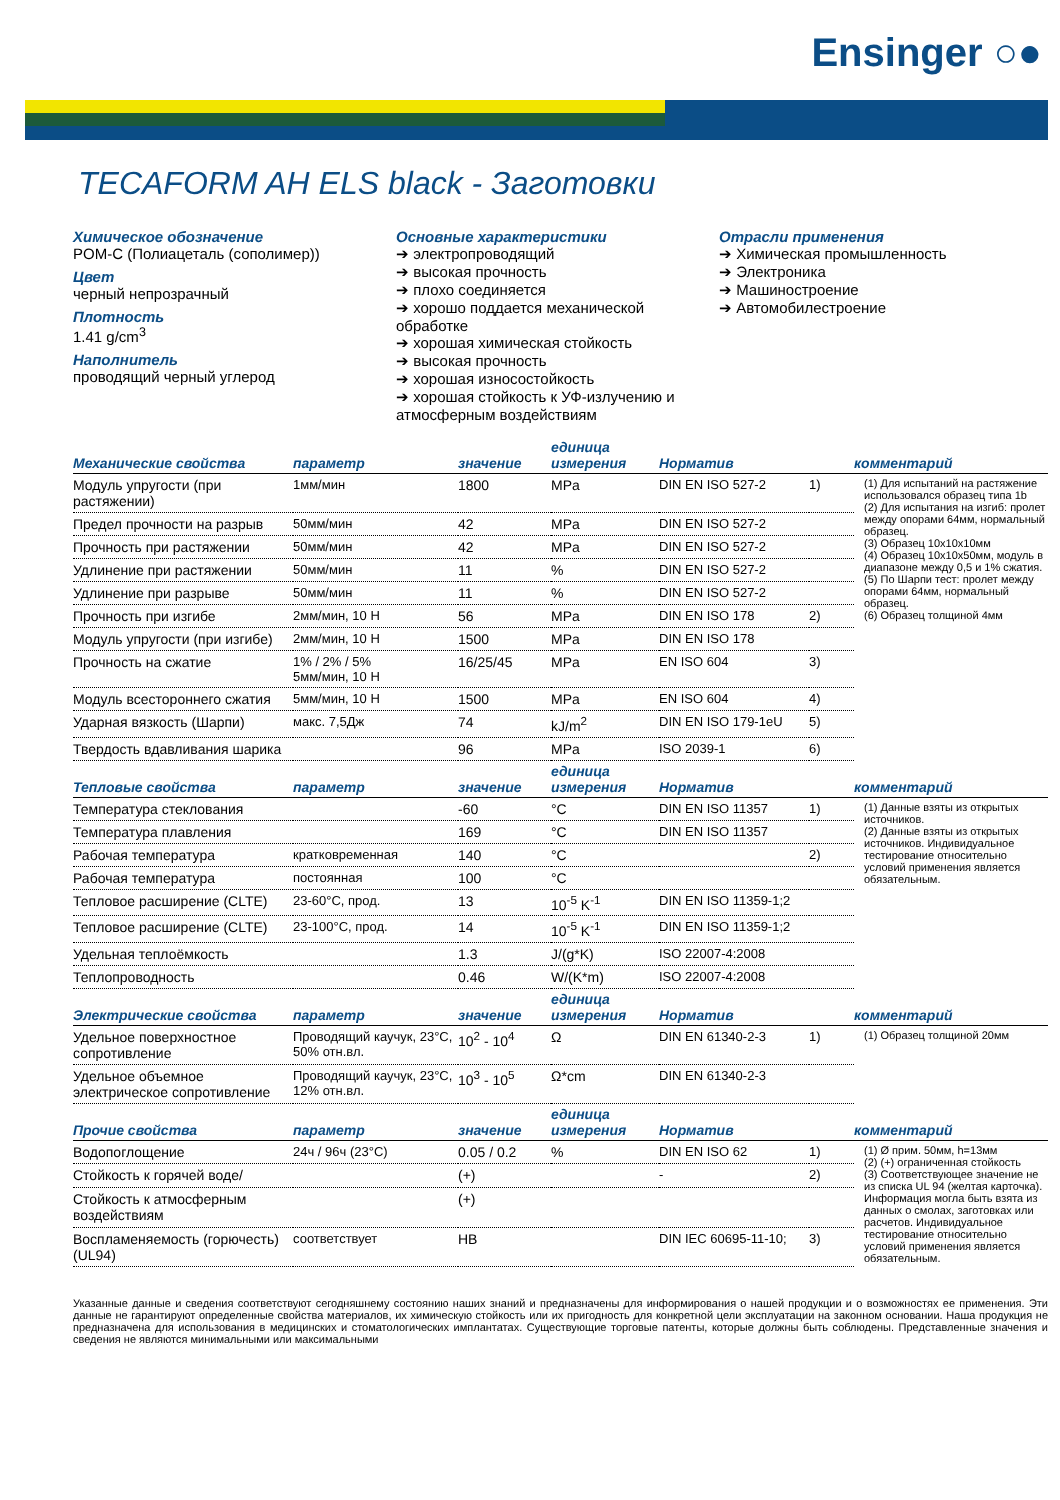Ensinger ○●
TECAFORM AH ELS black - Заготовки
Химическое обозначение
POM-C (Полиацеталь (сополимер))
Цвет
черный непрозрачный
Плотность
1.41 g/cm<sup>3</sup>
Наполнитель
проводящий черный углерод
Основные характеристики
➔ электропроводящий
➔ высокая прочность
➔ плохо соединяется
➔ хорошо поддается механической обработке
➔ хорошая химическая стойкость
➔ высокая прочность
➔ хорошая износостойкость
➔ хорошая стойкость к УФ-излучению и атмосферным воздействиям
Отрасли применения
➔ Химическая промышленность
➔ Электроника
➔ Машиностроение
➔ Автомобилестроение
| Механические свойства | параметр | значение | единица измерения | Норматив | | комментарий |
| --- | --- | --- | --- | --- | --- | --- |
| Модуль упругости (при растяжении) | 1мм/мин | 1800 | MPa | DIN EN ISO 527-2 | 1) | (1) Для испытаний на растяжение использовался образец типа 1b (2) Для испытания на изгиб: пролет между опорами 64мм, нормальный образец. (3) Образец 10x10x10мм (4) Образец 10x10x50мм, модуль в диапазоне между 0,5 и 1% сжатия. (5) По Шарпи тест: пролет между опорами 64мм, нормальный образец. (6) Образец толщиной 4мм |
| Предел прочности на разрыв | 50мм/мин | 42 | MPa | DIN EN ISO 527-2 | | |
| Прочность при растяжении | 50мм/мин | 42 | MPa | DIN EN ISO 527-2 | | |
| Удлинение при растяжении | 50мм/мин | 11 | % | DIN EN ISO 527-2 | | |
| Удлинение при разрыве | 50мм/мин | 11 | % | DIN EN ISO 527-2 | | |
| Прочность при изгибе | 2мм/мин, 10 Н | 56 | MPa | DIN EN ISO 178 | 2) | |
| Модуль упругости (при изгибе) | 2мм/мин, 10 Н | 1500 | MPa | DIN EN ISO 178 | | |
| Прочность на сжатие | 1% / 2% / 5% 5мм/мин, 10 Н | 16/25/45 | MPa | EN ISO 604 | 3) | |
| Модуль всестороннего сжатия | 5мм/мин, 10 Н | 1500 | MPa | EN ISO 604 | 4) | |
| Ударная вязкость (Шарпи) | макс. 7,5Дж | 74 | kJ/m<sup>2</sup> | DIN EN ISO 179-1eU | 5) | |
| Твердость вдавливания шарика | | 96 | MPa | ISO 2039-1 | 6) | |
| Тепловые свойства | параметр | значение | единица измерения | Норматив | | комментарий |
| Температура стеклования | | -60 | °C | DIN EN ISO 11357 | 1) | (1) Данные взяты из открытых источников. (2) Данные взяты из открытых источников. Индивидуальное тестирование относительно условий применения является обязательным. |
| Температура плавления | | 169 | °C | DIN EN ISO 11357 | | |
| Рабочая температура | кратковременная | 140 | °C | | 2) | |
| Рабочая температура | постоянная | 100 | °C | | | |
| Тепловое расширение (CLTE) | 23-60°C, прод. | 13 | 10<sup>-5</sup> K<sup>-1</sup> | DIN EN ISO 11359-1;2 | | |
| Тепловое расширение (CLTE) | 23-100°C, прод. | 14 | 10<sup>-5</sup> K<sup>-1</sup> | DIN EN ISO 11359-1;2 | | |
| Удельная теплоёмкость | | 1.3 | J/(g*K) | ISO 22007-4:2008 | | |
| Теплопроводность | | 0.46 | W/(K*m) | ISO 22007-4:2008 | | |
| Электрические свойства | параметр | значение | единица измерения | Норматив | | комментарий |
| Удельное поверхностное сопротивление | Проводящий каучук, 23°C, 50% отн.вл. | 10<sup>2</sup> - 10<sup>4</sup> | Ω | DIN EN 61340-2-3 | 1) | (1) Образец толщиной 20мм |
| Удельное объемное электрическое сопротивление | Проводящий каучук, 23°C, 12% отн.вл. | 10<sup>3</sup> - 10<sup>5</sup> | Ω*cm | DIN EN 61340-2-3 | | |
| Прочие свойства | параметр | значение | единица измерения | Норматив | | комментарий |
| Водопоглощение | 24ч / 96ч (23°C) | 0.05 / 0.2 | % | DIN EN ISO 62 | 1) | (1) Ø прим. 50мм, h=13мм (2) (+) ограниченная стойкость (3) Соответствующее значение не из списка UL 94 (желтая карточка). Информация могла быть взята из данных о смолах, заготовках или расчетов. Индивидуальное тестирование относительно условий применения является обязательным. |
| Стойкость к горячей воде/ | | (+) | | - | 2) | |
| Стойкость к атмосферным воздействиям | | (+) | | | | |
| Воспламеняемость (горючесть) (UL94) | соответствует | HB | | DIN IEC 60695-11-10; | 3) | |
Указанные данные и сведения соответствуют сегодняшнему состоянию наших знаний и предназначены для информирования о нашей продукции и о возможностях ее применения. Эти данные не гарантируют определенные свойства материалов, их химическую стойкость или их пригодность для конкретной цели эксплуатации на законном основании. Наша продукция не предназначена для использования в медицинских и стоматологических имплантатах. Существующие торговые патенты, которые должны быть соблюдены. Представленные значения и сведения не являются минимальными или максимальными